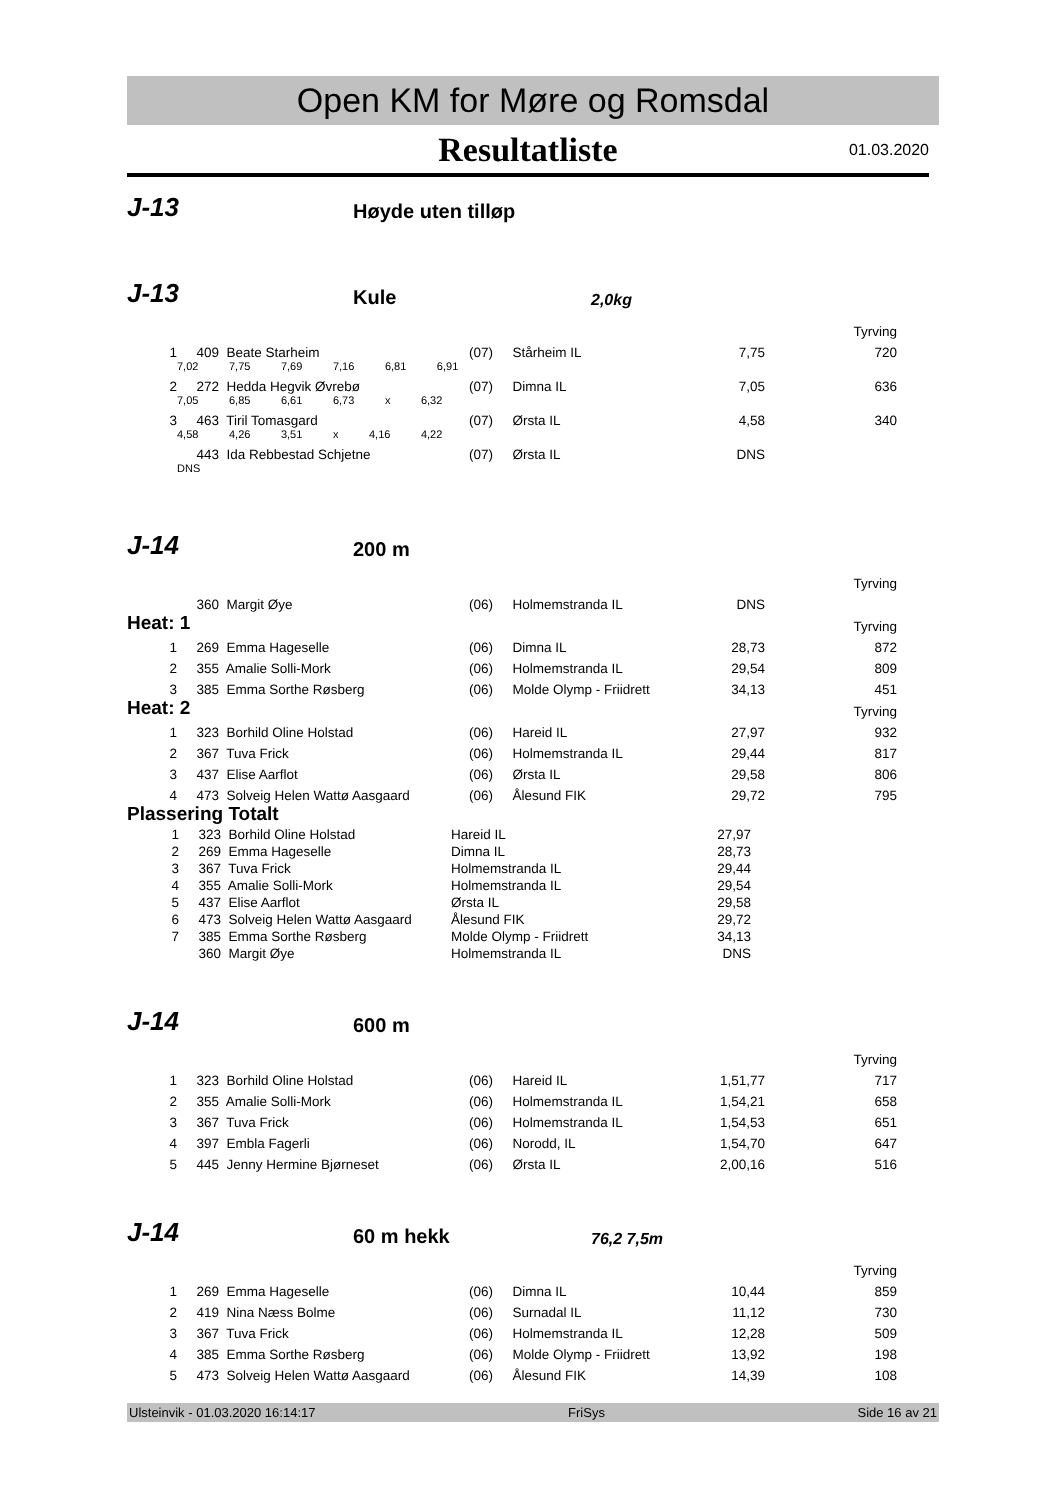Open KM for Møre og Romsdal
Resultatliste 01.03.2020
J-13
Høyde uten tilløp
J-13
Kule
2,0kg
| Tyrving | | | | | | |
| 1 | 409 | Beate Starheim | (07) | Stårheim IL | 7,75 | 720 |
| | 7,02 7,75 7,69 7,16 6,81 6,91 | | | | | |
| 2 | 272 | Hedda Hegvik Øvrebø | (07) | Dimna IL | 7,05 | 636 |
| | 7,05 6,85 6,61 6,73 x 6,32 | | | | | |
| 3 | 463 | Tiril Tomasgard | (07) | Ørsta IL | 4,58 | 340 |
| | 4,58 4,26 3,51 x 4,16 4,22 | | | | | |
| | 443 | Ida Rebbestad Schjetne | (07) | Ørsta IL | DNS | |
| | DNS | | | | | |
J-14
200 m
| Tyrving | | | | | | |
| | 360 | Margit Øye | (06) | Holmemstranda IL | DNS | |
| Heat: 1 | | | | | | Tyrving |
| 1 | 269 | Emma Hageselle | (06) | Dimna IL | 28,73 | 872 |
| 2 | 355 | Amalie Solli-Mork | (06) | Holmemstranda IL | 29,54 | 809 |
| 3 | 385 | Emma Sorthe Røsberg | (06) | Molde Olymp - Friidrett | 34,13 | 451 |
| Heat: 2 | | | | | | Tyrving |
| 1 | 323 | Borhild Oline Holstad | (06) | Hareid IL | 27,97 | 932 |
| 2 | 367 | Tuva Frick | (06) | Holmemstranda IL | 29,44 | 817 |
| 3 | 437 | Elise Aarflot | (06) | Ørsta IL | 29,58 | 806 |
| 4 | 473 | Solveig Helen Wattø Aasgaard | (06) | Ålesund FIK | 29,72 | 795 |
| Plassering Totalt | | | | | | |
| 1 | 323 | Borhild Oline Holstad | Hareid IL | 27,97 | |
| 2 | 269 | Emma Hageselle | Dimna IL | 28,73 | |
| 3 | 367 | Tuva Frick | Holmemstranda IL | 29,44 | |
| 4 | 355 | Amalie Solli-Mork | Holmemstranda IL | 29,54 | |
| 5 | 437 | Elise Aarflot | Ørsta IL | 29,58 | |
| 6 | 473 | Solveig Helen Wattø Aasgaard | Ålesund FIK | 29,72 | |
| 7 | 385 | Emma Sorthe Røsberg | Molde Olymp - Friidrett | 34,13 | |
| | 360 | Margit Øye | Holmemstranda IL | DNS | |
J-14
600 m
| Tyrving | | | | | | |
| 1 | 323 | Borhild Oline Holstad | (06) | Hareid IL | 1,51,77 | 717 |
| 2 | 355 | Amalie Solli-Mork | (06) | Holmemstranda IL | 1,54,21 | 658 |
| 3 | 367 | Tuva Frick | (06) | Holmemstranda IL | 1,54,53 | 651 |
| 4 | 397 | Embla Fagerli | (06) | Norodd, IL | 1,54,70 | 647 |
| 5 | 445 | Jenny Hermine Bjørneset | (06) | Ørsta IL | 2,00,16 | 516 |
J-14
60 m hekk
76,2 7,5m
| Tyrving | | | | | | |
| 1 | 269 | Emma Hageselle | (06) | Dimna IL | 10,44 | 859 |
| 2 | 419 | Nina Næss Bolme | (06) | Surnadal IL | 11,12 | 730 |
| 3 | 367 | Tuva Frick | (06) | Holmemstranda IL | 12,28 | 509 |
| 4 | 385 | Emma Sorthe Røsberg | (06) | Molde Olymp - Friidrett | 13,92 | 198 |
| 5 | 473 | Solveig Helen Wattø Aasgaard | (06) | Ålesund FIK | 14,39 | 108 |
Ulsteinvik - 01.03.2020 16:14:17 FriSys Side 16 av 21